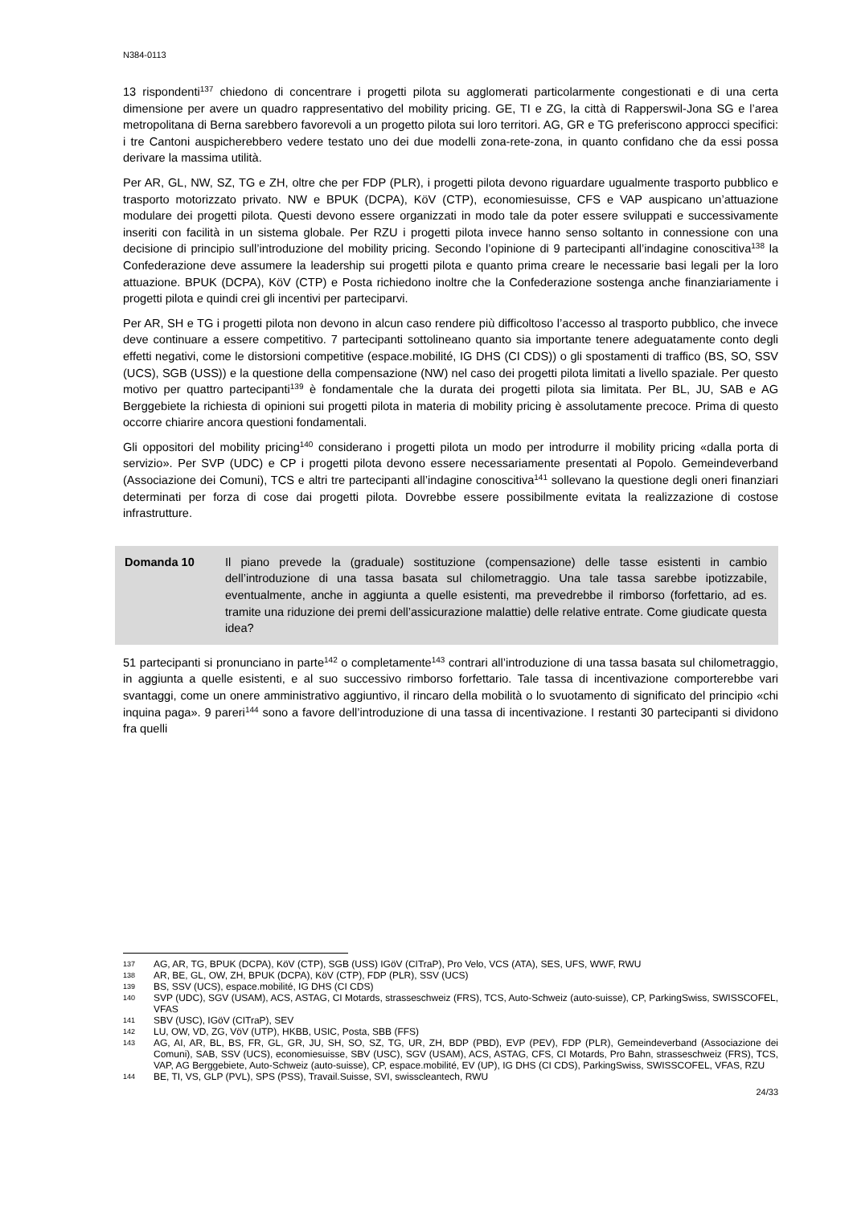N384-0113
13 rispondenti<sup>137</sup> chiedono di concentrare i progetti pilota su agglomerati particolarmente congestionati e di una certa dimensione per avere un quadro rappresentativo del mobility pricing. GE, TI e ZG, la città di Rapperswil-Jona SG e l’area metropolitana di Berna sarebbero favorevoli a un progetto pilota sui loro territori. AG, GR e TG preferiscono approcci specifici: i tre Cantoni auspicherebbero vedere testato uno dei due modelli zona-rete-zona, in quanto confidano che da essi possa derivare la massima utilità.
Per AR, GL, NW, SZ, TG e ZH, oltre che per FDP (PLR), i progetti pilota devono riguardare ugualmente trasporto pubblico e trasporto motorizzato privato. NW e BPUK (DCPA), KöV (CTP), economiesuisse, CFS e VAP auspicano un’attuazione modulare dei progetti pilota. Questi devono essere organizzati in modo tale da poter essere sviluppati e successivamente inseriti con facilità in un sistema globale. Per RZU i progetti pilota invece hanno senso soltanto in connessione con una decisione di principio sull’introduzione del mobility pricing. Secondo l’opinione di 9 partecipanti all’indagine conoscitiva<sup>138</sup> la Confederazione deve assumere la leadership sui progetti pilota e quanto prima creare le necessarie basi legali per la loro attuazione. BPUK (DCPA), KöV (CTP) e Posta richiedono inoltre che la Confederazione sostenga anche finanziariamente i progetti pilota e quindi crei gli incentivi per parteciparvi.
Per AR, SH e TG i progetti pilota non devono in alcun caso rendere più difficoltoso l’accesso al trasporto pubblico, che invece deve continuare a essere competitivo. 7 partecipanti sottolineano quanto sia importante tenere adeguatamente conto degli effetti negativi, come le distorsioni competitive (espace.mobilité, IG DHS (CI CDS)) o gli spostamenti di traffico (BS, SO, SSV (UCS), SGB (USS)) e la questione della compensazione (NW) nel caso dei progetti pilota limitati a livello spaziale. Per questo motivo per quattro partecipanti<sup>139</sup> è fondamentale che la durata dei progetti pilota sia limitata. Per BL, JU, SAB e AG Berggebiete la richiesta di opinioni sui progetti pilota in materia di mobility pricing è assolutamente precoce. Prima di questo occorre chiarire ancora questioni fondamentali.
Gli oppositori del mobility pricing<sup>140</sup> considerano i progetti pilota un modo per introdurre il mobility pricing «dalla porta di servizio». Per SVP (UDC) e CP i progetti pilota devono essere necessariamente presentati al Popolo. Gemeindeverband (Associazione dei Comuni), TCS e altri tre partecipanti all’indagine conoscitiva<sup>141</sup> sollevano la questione degli oneri finanziari determinati per forza di cose dai progetti pilota. Dovrebbe essere possibilmente evitata la realizzazione di costose infrastrutture.
Domanda 10 Il piano prevede la (graduale) sostituzione (compensazione) delle tasse esistenti in cambio dell’introduzione di una tassa basata sul chilometraggio. Una tale tassa sarebbe ipotizzabile, eventualmente, anche in aggiunta a quelle esistenti, ma prevedrebbe il rimborso (forfettario, ad es. tramite una riduzione dei premi dell’assicurazione malattie) delle relative entrate. Come giudicate questa idea?
51 partecipanti si pronunciano in parte<sup>142</sup> o completamente<sup>143</sup> contrari all’introduzione di una tassa basata sul chilometraggio, in aggiunta a quelle esistenti, e al suo successivo rimborso forfettario. Tale tassa di incentivazione comporterebbe vari svantaggi, come un onere amministrativo aggiuntivo, il rincaro della mobilità o lo svuotamento di significato del principio «chi inquina paga». 9 pareri<sup>144</sup> sono a favore dell’introduzione di una tassa di incentivazione. I restanti 30 partecipanti si dividono fra quelli
137 AG, AR, TG, BPUK (DCPA), KöV (CTP), SGB (USS) IGöV (CITraP), Pro Velo, VCS (ATA), SES, UFS, WWF, RWU
138 AR, BE, GL, OW, ZH, BPUK (DCPA), KöV (CTP), FDP (PLR), SSV (UCS)
139 BS, SSV (UCS), espace.mobilité, IG DHS (CI CDS)
140 SVP (UDC), SGV (USAM), ACS, ASTAG, CI Motards, strasseschweiz (FRS), TCS, Auto-Schweiz (auto-suisse), CP, ParkingSwiss, SWISSCOFEL, VFAS
141 SBV (USC), IGöV (CITraP), SEV
142 LU, OW, VD, ZG, VöV (UTP), HKBB, USIC, Posta, SBB (FFS)
143 AG, AI, AR, BL, BS, FR, GL, GR, JU, SH, SO, SZ, TG, UR, ZH, BDP (PBD), EVP (PEV), FDP (PLR), Gemeindeverband (Associazione dei Comuni), SAB, SSV (UCS), economiesuisse, SBV (USC), SGV (USAM), ACS, ASTAG, CFS, CI Motards, Pro Bahn, strasseschweiz (FRS), TCS, VAP, AG Berggebiete, Auto-Schweiz (auto-suisse), CP, espace.mobilité, EV (UP), IG DHS (CI CDS), ParkingSwiss, SWISSCOFEL, VFAS, RZU
144 BE, TI, VS, GLP (PVL), SPS (PSS), Travail.Suisse, SVI, swisscleantech, RWU
24/33